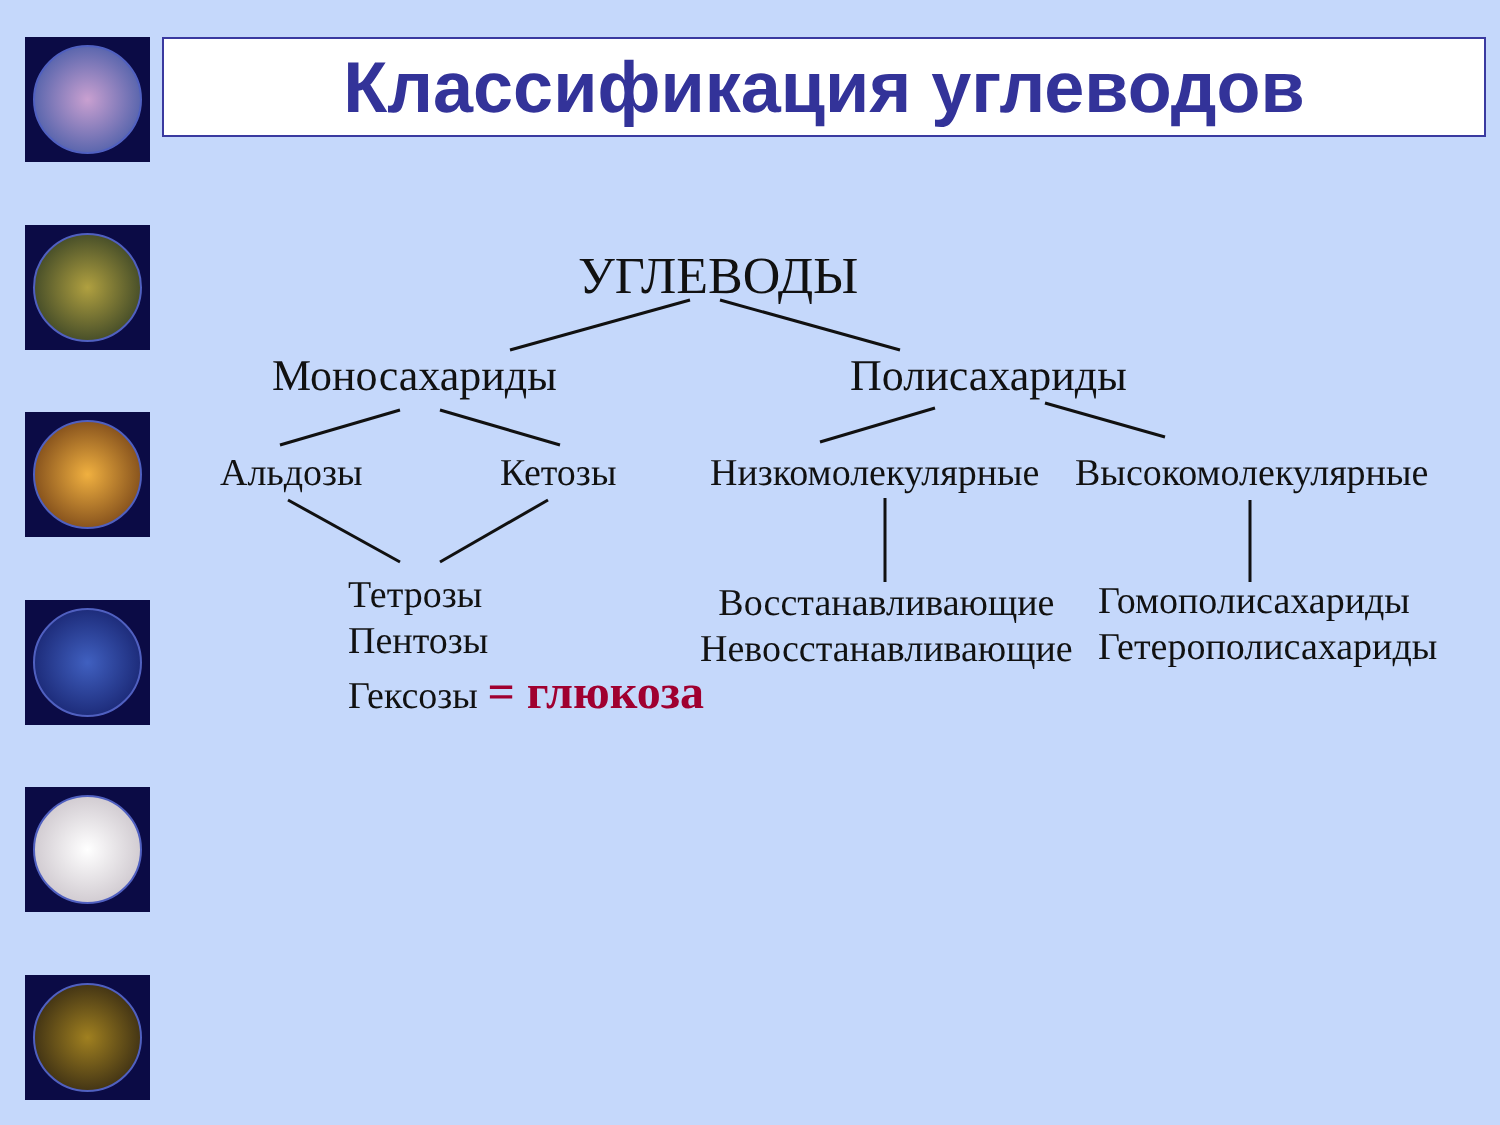Классификация углеводов
УГЛЕВОДЫ
Моносахариды Полисахариды
Альдозы Кетозы Низкомолекулярные Высокомолекулярные
Тетрозы
Пентозы
Гексозы = глюкоза
Восстанавливающие
Невосстанавливающие
Гомополисахариды
Гетерополисахариды